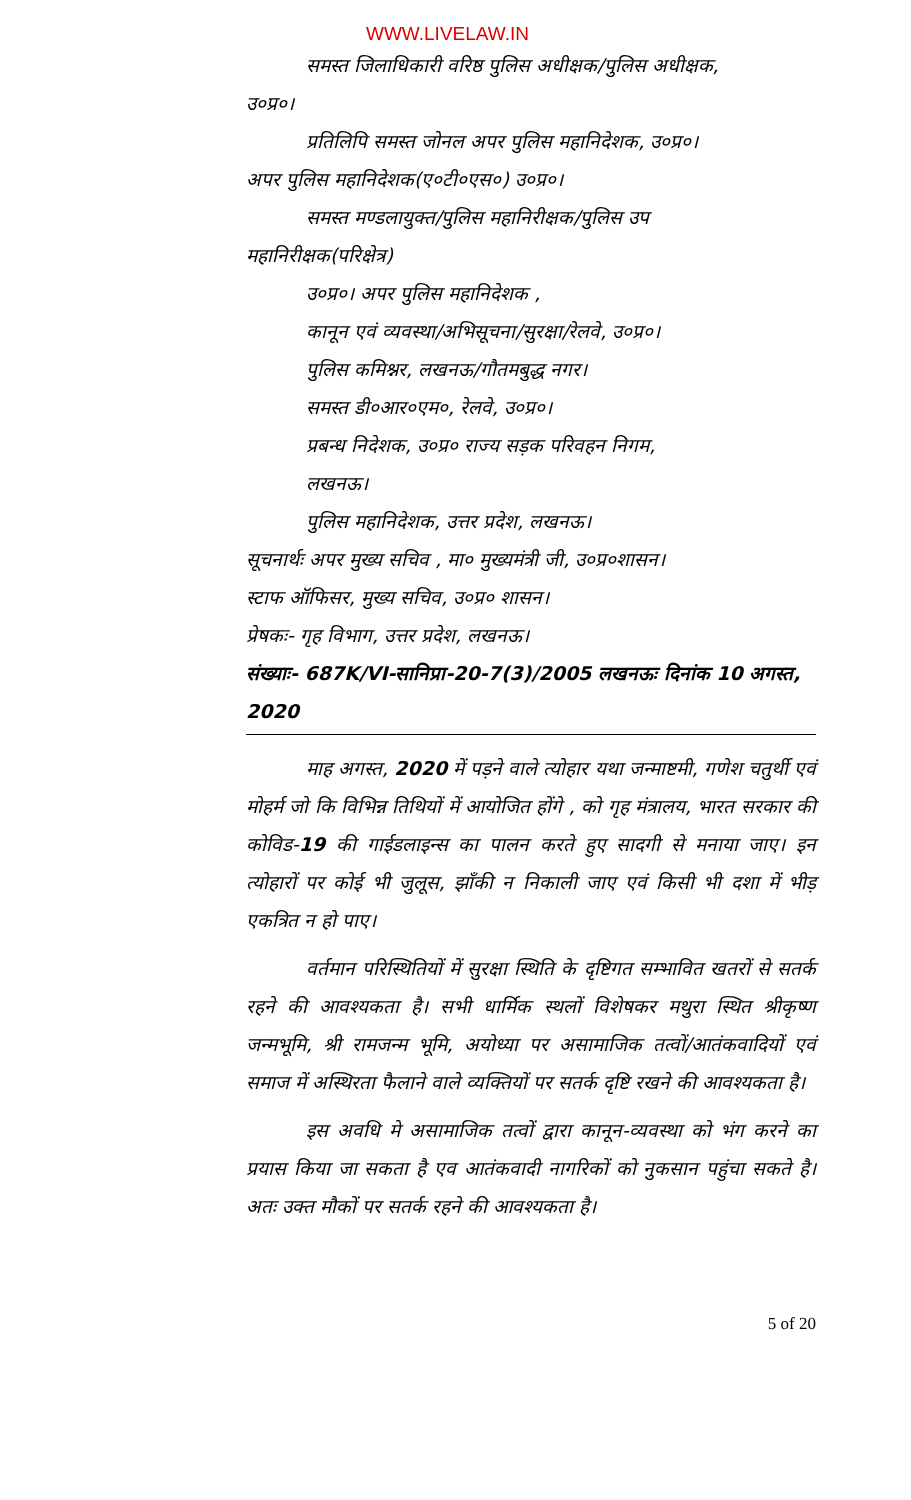WWW.LIVELAW.IN
समस्त जिलाधिकारी वरिष्ठ पुलिस अधीक्षक/पुलिस अधीक्षक,
उ०प्र०।
प्रतिलिपि समस्त जोनल अपर पुलिस महानिदेशक, उ०प्र०।
अपर पुलिस महानिदेशक(ए०टी०एस०) उ०प्र०।
समस्त मण्डलायुक्त/पुलिस महानिरीक्षक/पुलिस उप
महानिरीक्षक(परिक्षेत्र)
उ०प्र०। अपर पुलिस महानिदेशक ,
कानून एवं व्यवस्था/अभिसूचना/सुरक्षा/रेलवे, उ०प्र०।
पुलिस कमिश्नर, लखनऊ/गौतमबुद्ध नगर।
समस्त डी०आर०एम०, रेलवे, उ०प्र०।
प्रबन्ध निदेशक, उ०प्र० राज्य सड़क परिवहन निगम,
लखनऊ।
पुलिस महानिदेशक, उत्तर प्रदेश, लखनऊ।
सूचनार्थः अपर मुख्य सचिव , मा० मुख्यमंत्री जी, उ०प्र०शासन।
स्टाफ ऑफिसर, मुख्य सचिव, उ०प्र० शासन।
प्रेषकः- गृह विभाग, उत्तर प्रदेश, लखनऊ।
संख्याः- 687K/VI-सानिप्रा-20-7(3)/2005 लखनऊः दिनांक 10 अगस्त, 2020
माह अगस्त, 2020 में पड़ने वाले त्योहार यथा जन्माष्टमी, गणेश चतुर्थी एवं मोहर्म जो कि विभिन्न तिथियों में आयोजित होंगे , को गृह मंत्रालय, भारत सरकार की कोविड-19 की गाईडलाइन्स का पालन करते हुए सादगी से मनाया जाए। इन त्योहारों पर कोई भी जुलूस, झाँकी न निकाली जाए एवं किसी भी दशा में भीड़ एकत्रित न हो पाए।
वर्तमान परिस्थितियों में सुरक्षा स्थिति के दृष्टिगत सम्भावित खतरों से सतर्क रहने की आवश्यकता है। सभी धार्मिक स्थलों विशेषकर मथुरा स्थित श्रीकृष्ण जन्मभूमि, श्री रामजन्म भूमि, अयोध्या पर असामाजिक तत्वों/आतंकवादियों एवं समाज में अस्थिरता फैलाने वाले व्यक्तियों पर सतर्क दृष्टि रखने की आवश्यकता है।
इस अवधि मे असामाजिक तत्वों द्वारा कानून-व्यवस्था को भंग करने का प्रयास किया जा सकता है एव आतंकवादी नागरिकों को नुकसान पहुंचा सकते है। अतः उक्त मौकों पर सतर्क रहने की आवश्यकता है।
5 of 20